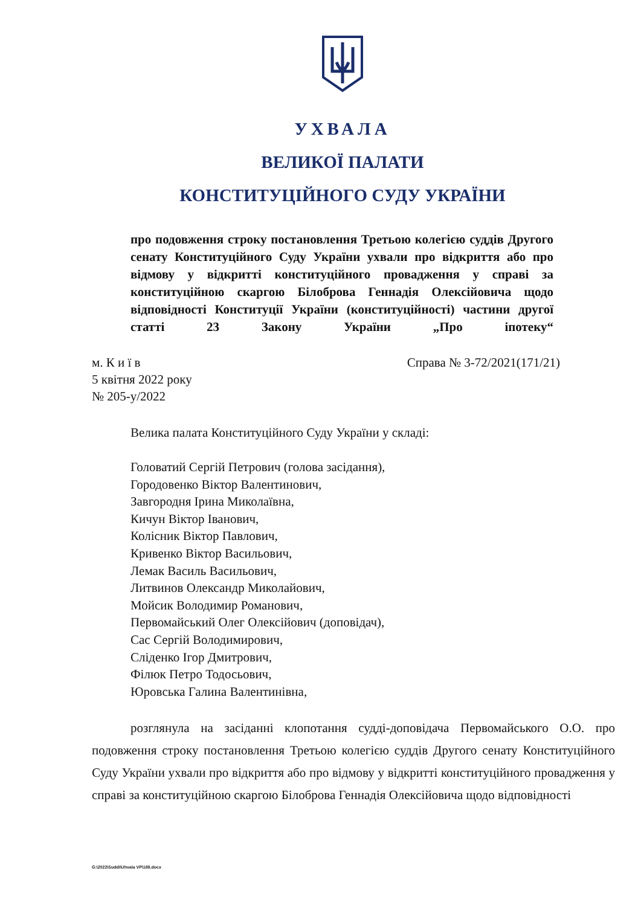УХВАЛА
ВЕЛИКОЇ ПАЛАТИ
КОНСТИТУЦІЙНОГО СУДУ УКРАЇНИ
про подовження строку постановлення Третьою колегією суддів Другого сенату Конституційного Суду України ухвали про відкриття або про відмову у відкритті конституційного провадження у справі за конституційною скаргою Білоброва Геннадія Олексійовича щодо відповідності Конституції України (конституційності) частини другої статті 23 Закону України „Про іпотеку“
м. К и ї в
5 квітня 2022 року
№ 205-у/2022
Справа № 3-72/2021(171/21)
Велика палата Конституційного Суду України у складі:
Головатий Сергій Петрович (голова засідання),
Городовенко Віктор Валентинович,
Завгородня Ірина Миколаївна,
Кичун Віктор Іванович,
Колісник Віктор Павлович,
Кривенко Віктор Васильович,
Лемак Василь Васильович,
Литвинов Олександр Миколайович,
Мойсик Володимир Романович,
Первомайський Олег Олексійович (доповідач),
Сас Сергій Володимирович,
Сліденко Ігор Дмитрович,
Філюк Петро Тодосьович,
Юровська Галина Валентинівна,
розглянула на засіданні клопотання судді-доповідача Первомайського О.О. про подовження строку постановлення Третьою колегією суддів Другого сенату Конституційного Суду України ухвали про відкриття або про відмову у відкритті конституційного провадження у справі за конституційною скаргою Білоброва Геннадія Олексійовича щодо відповідності
G:\2022\Suddi\Uhvala VP\188.docx